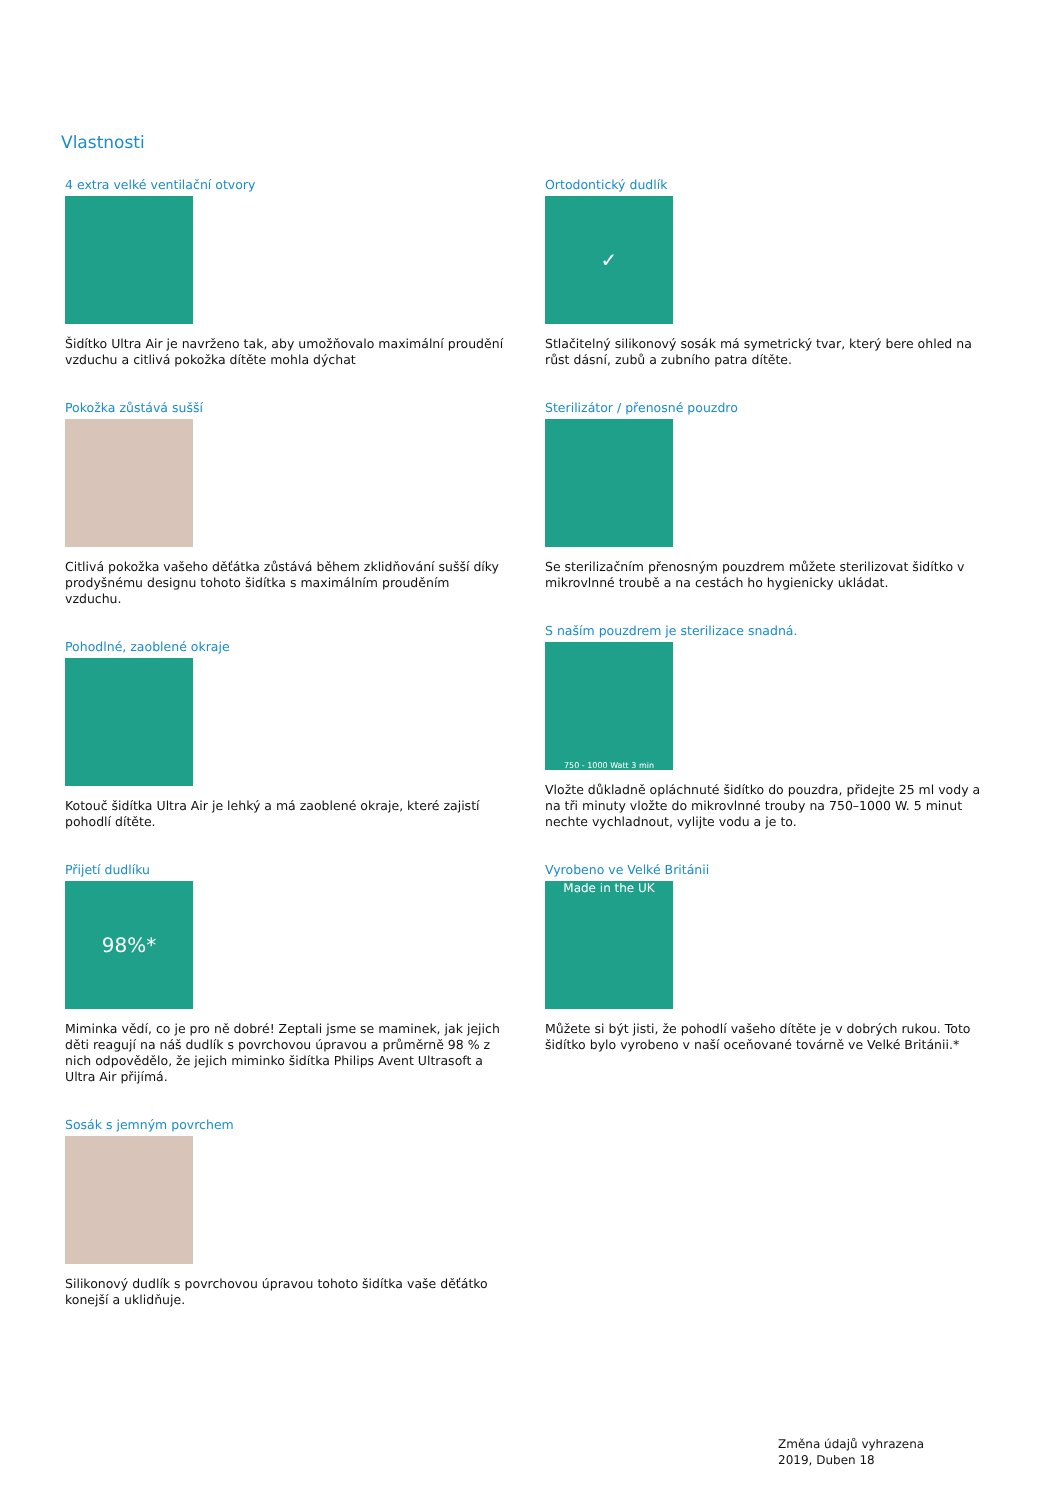Vlastnosti
4 extra velké ventilační otvory
Šidítko Ultra Air je navrženo tak, aby umožňovalo maximální proudění vzduchu a citlivá pokožka dítěte mohla dýchat
Pokožka zůstává sušší
Citlivá pokožka vašeho děťátka zůstává během zklidňování sušší díky prodyšnému designu tohoto šidítka s maximálním prouděním vzduchu.
Pohodlné, zaoblené okraje
Kotouč šidítka Ultra Air je lehký a má zaoblené okraje, které zajistí pohodlí dítěte.
Přijetí dudlíku
98%*
Miminka vědí, co je pro ně dobré! Zeptali jsme se maminek, jak jejich děti reagují na náš dudlík s povrchovou úpravou a průměrně 98 % z nich odpovědělo, že jejich miminko šidítka Philips Avent Ultrasoft a Ultra Air přijímá.
Sosák s jemným povrchem
Silikonový dudlík s povrchovou úpravou tohoto šidítka vaše děťátko konejší a uklidňuje.
Ortodontický dudlík
✓
Stlačitelný silikonový sosák má symetrický tvar, který bere ohled na růst dásní, zubů a zubního patra dítěte.
Sterilizátor / přenosné pouzdro
Se sterilizačním přenosným pouzdrem můžete sterilizovat šidítko v mikrovlnné troubě a na cestách ho hygienicky ukládat.
S naším pouzdrem je sterilizace snadná.
750 - 1000 Watt 3 min
Vložte důkladně opláchnuté šidítko do pouzdra, přidejte 25 ml vody a na tři minuty vložte do mikrovlnné trouby na 750–1000 W. 5 minut nechte vychladnout, vylijte vodu a je to.
Vyrobeno ve Velké Británii
Made in the UK
Můžete si být jisti, že pohodlí vašeho dítěte je v dobrých rukou. Toto šidítko bylo vyrobeno v naší oceňované továrně ve Velké Británii.*
Změna údajů vyhrazena
2019, Duben 18